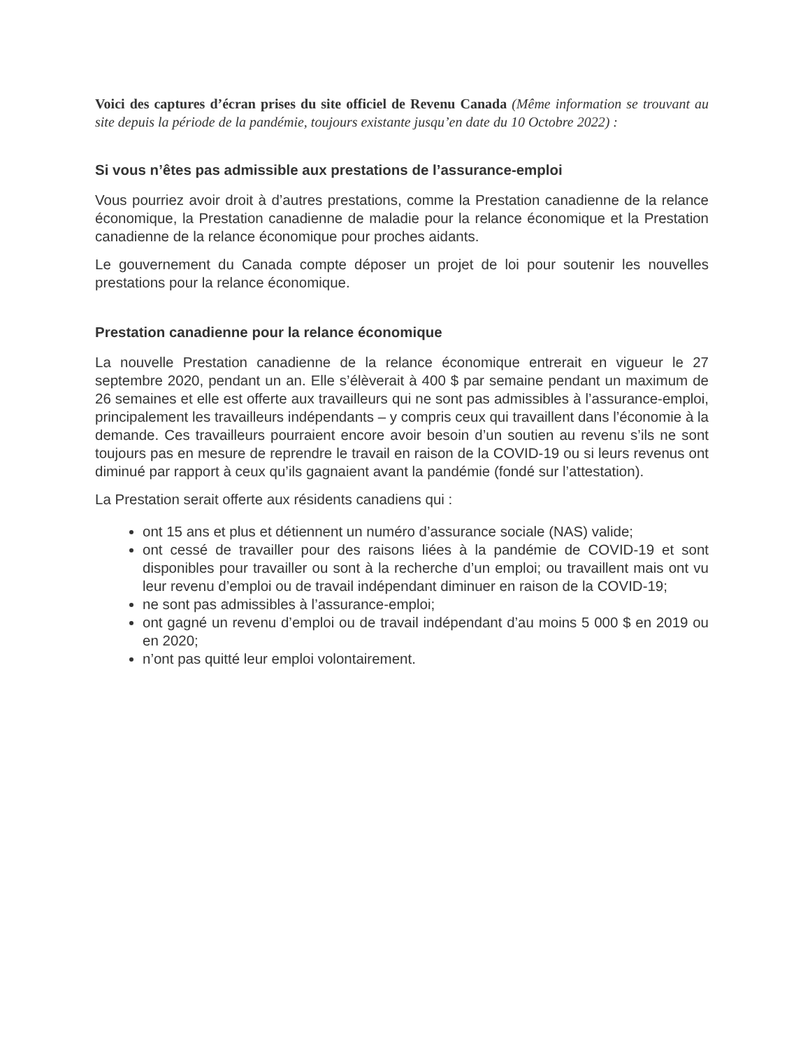Voici des captures d’écran prises du site officiel de Revenu Canada (Même information se trouvant au site depuis la période de la pandémie, toujours existante jusqu’en date du 10 Octobre 2022) :
Si vous n’êtes pas admissible aux prestations de l’assurance-emploi
Vous pourriez avoir droit à d’autres prestations, comme la Prestation canadienne de la relance économique, la Prestation canadienne de maladie pour la relance économique et la Prestation canadienne de la relance économique pour proches aidants.
Le gouvernement du Canada compte déposer un projet de loi pour soutenir les nouvelles prestations pour la relance économique.
Prestation canadienne pour la relance économique
La nouvelle Prestation canadienne de la relance économique entrerait en vigueur le 27 septembre 2020, pendant un an. Elle s’élèverait à 400 $ par semaine pendant un maximum de 26 semaines et elle est offerte aux travailleurs qui ne sont pas admissibles à l’assurance-emploi, principalement les travailleurs indépendants – y compris ceux qui travaillent dans l’économie à la demande. Ces travailleurs pourraient encore avoir besoin d’un soutien au revenu s’ils ne sont toujours pas en mesure de reprendre le travail en raison de la COVID-19 ou si leurs revenus ont diminué par rapport à ceux qu’ils gagnaient avant la pandémie (fondé sur l’attestation).
La Prestation serait offerte aux résidents canadiens qui :
ont 15 ans et plus et détiennent un numéro d’assurance sociale (NAS) valide;
ont cessé de travailler pour des raisons liées à la pandémie de COVID-19 et sont disponibles pour travailler ou sont à la recherche d’un emploi; ou travaillent mais ont vu leur revenu d’emploi ou de travail indépendant diminuer en raison de la COVID-19;
ne sont pas admissibles à l’assurance-emploi;
ont gagné un revenu d’emploi ou de travail indépendant d’au moins 5 000 $ en 2019 ou en 2020;
n’ont pas quitté leur emploi volontairement.